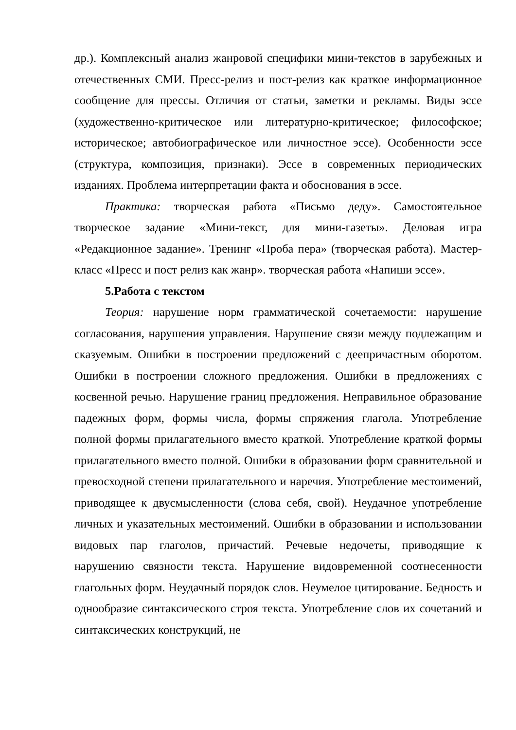др.). Комплексный анализ жанровой специфики мини-текстов в зарубежных и отечественных СМИ. Пресс-релиз и пост-релиз как краткое информационное сообщение для прессы. Отличия от статьи, заметки и рекламы. Виды эссе (художественно-критическое или литературно-критическое; философское; историческое; автобиографическое или личностное эссе). Особенности эссе (структура, композиция, признаки). Эссе в современных периодических изданиях. Проблема интерпретации факта и обоснования в эссе.
Практика: творческая работа «Письмо деду». Самостоятельное творческое задание «Мини-текст, для мини-газеты». Деловая игра «Редакционное задание». Тренинг «Проба пера» (творческая работа). Мастер-класс «Пресс и пост релиз как жанр». творческая работа «Напиши эссе».
5.Работа с текстом
Теория: нарушение норм грамматической сочетаемости: нарушение согласования, нарушения управления. Нарушение связи между подлежащим и сказуемым. Ошибки в построении предложений с деепричастным оборотом. Ошибки в построении сложного предложения. Ошибки в предложениях с косвенной речью. Нарушение границ предложения. Неправильное образование падежных форм, формы числа, формы спряжения глагола. Употребление полной формы прилагательного вместо краткой. Употребление краткой формы прилагательного вместо полной. Ошибки в образовании форм сравнительной и превосходной степени прилагательного и наречия. Употребление местоимений, приводящее к двусмысленности (слова себя, свой). Неудачное употребление личных и указательных местоимений. Ошибки в образовании и использовании видовых пар глаголов, причастий. Речевые недочеты, приводящие к нарушению связности текста. Нарушение видовременной соотнесенности глагольных форм. Неудачный порядок слов. Неумелое цитирование. Бедность и однообразие синтаксического строя текста. Употребление слов их сочетаний и синтаксических конструкций, не